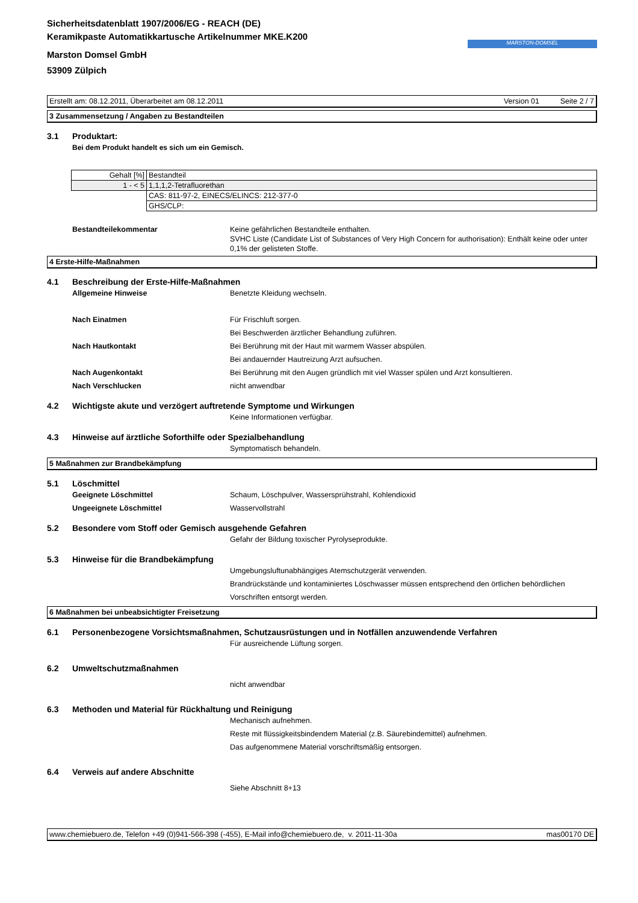Sicherheitsdatenblatt 1907/2006/EG - REACH (DE)
Keramikpaste Automatikkartusche Artikelnummer MKE.K200
Marston Domsel GmbH
53909 Zülpich
MARSTON-DOMSEL
Erstellt am: 08.12.2011, Überarbeitet am 08.12.2011 Version 01 Seite 2 / 7
3 Zusammensetzung / Angaben zu Bestandteilen
3.1 Produktart:
Bei dem Produkt handelt es sich um ein Gemisch.
| Gehalt [%] | Bestandteil |
| 1 - < 5 | 1,1,1,2-Tetrafluorethan |
| | CAS: 811-97-2, EINECS/ELINCS: 212-377-0 |
| | GHS/CLP: |
Bestandteilekommentar Keine gefährlichen Bestandteile enthalten.
SVHC Liste (Candidate List of Substances of Very High Concern for authorisation): Enthält keine oder unter 0,1% der gelisteten Stoffe.
4 Erste-Hilfe-Maßnahmen
4.1 Beschreibung der Erste-Hilfe-Maßnahmen
Allgemeine Hinweise Benetzte Kleidung wechseln.
Nach Einatmen Für Frischluft sorgen.
Bei Beschwerden ärztlicher Behandlung zuführen.
Nach Hautkontakt Bei Berührung mit der Haut mit warmem Wasser abspülen.
Bei andauernder Hautreizung Arzt aufsuchen.
Nach Augenkontakt Bei Berührung mit den Augen gründlich mit viel Wasser spülen und Arzt konsultieren.
Nach Verschlucken nicht anwendbar
4.2 Wichtigste akute und verzögert auftretende Symptome und Wirkungen
Keine Informationen verfügbar.
4.3 Hinweise auf ärztliche Soforthilfe oder Spezialbehandlung
Symptomatisch behandeln.
5 Maßnahmen zur Brandbekämpfung
5.1 Löschmittel
Geeignete Löschmittel Schaum, Löschpulver, Wassersprühstrahl, Kohlendioxid
Ungeeignete Löschmittel Wasservollstrahl
5.2 Besondere vom Stoff oder Gemisch ausgehende Gefahren
Gefahr der Bildung toxischer Pyrolyseprodukte.
5.3 Hinweise für die Brandbekämpfung
Umgebungsluftunabhängiges Atemschutzgerät verwenden.
Brandrückstände und kontaminiertes Löschwasser müssen entsprechend den örtlichen behördlichen Vorschriften entsorgt werden.
6 Maßnahmen bei unbeabsichtigter Freisetzung
6.1 Personenbezogene Vorsichtsmaßnahmen, Schutzausrüstungen und in Notfällen anzuwendende Verfahren
Für ausreichende Lüftung sorgen.
6.2 Umweltschutzmaßnahmen
nicht anwendbar
6.3 Methoden und Material für Rückhaltung und Reinigung
Mechanisch aufnehmen.
Reste mit flüssigkeitsbindendem Material (z.B. Säurebindemittel) aufnehmen.
Das aufgenommene Material vorschriftsmäßig entsorgen.
6.4 Verweis auf andere Abschnitte
Siehe Abschnitt 8+13
www.chemiebuero.de, Telefon +49 (0)941-566-398 (-455), E-Mail info@chemiebuero.de, v. 2011-11-30a mas00170 DE